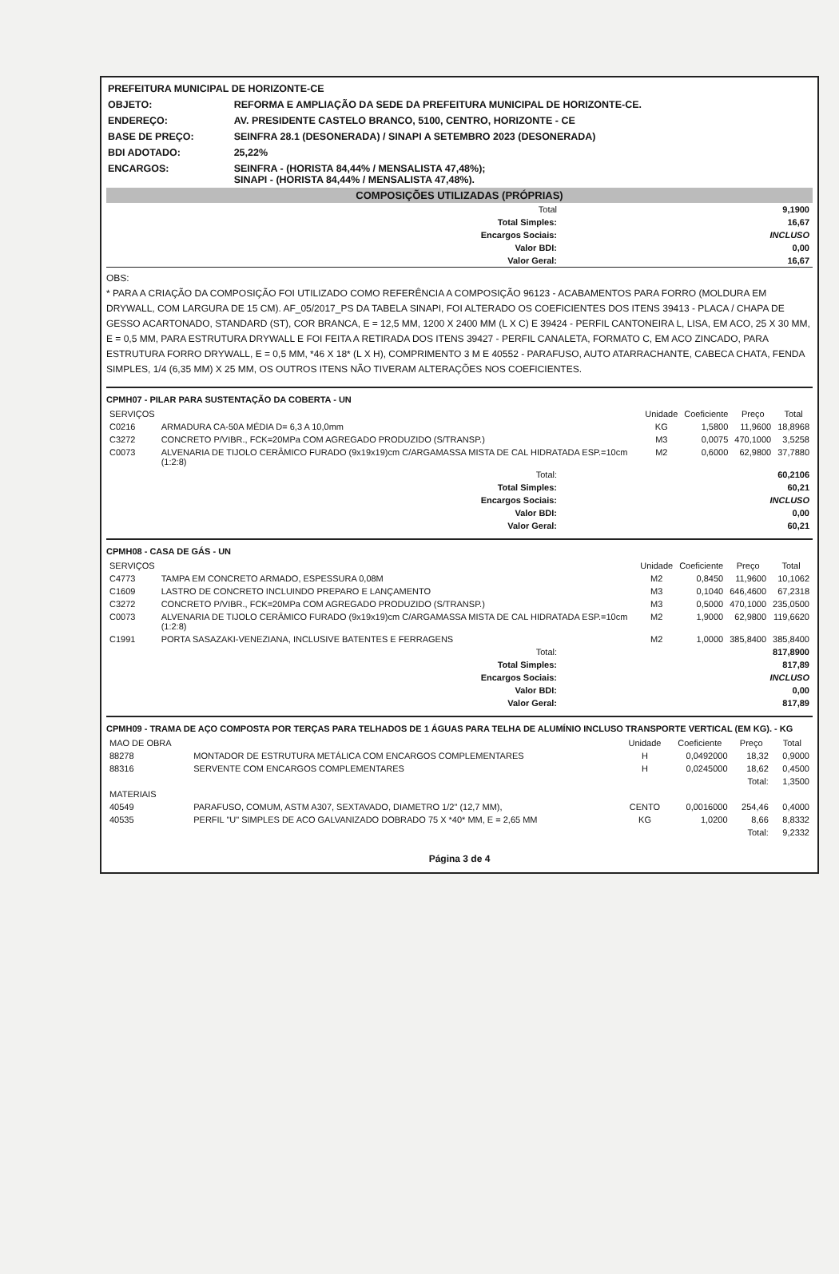| PREFEITURA MUNICIPAL DE HORIZONTE-CE | |
| OBJETO: | REFORMA E AMPLIAÇÃO DA SEDE DA PREFEITURA MUNICIPAL DE HORIZONTE-CE. |
| ENDEREÇO: | AV. PRESIDENTE CASTELO BRANCO, 5100, CENTRO, HORIZONTE - CE |
| BASE DE PREÇO: | SEINFRA 28.1 (DESONERADA) / SINAPI A SETEMBRO 2023 (DESONERADA) |
| BDI ADOTADO: | 25,22% |
| ENCARGOS: | SEINFRA - (HORISTA 84,44% / MENSALISTA 47,48%); SINAPI - (HORISTA 84,44% / MENSALISTA 47,48%). |
COMPOSIÇÕES UTILIZADAS (PRÓPRIAS)
| Total | 9,1900 |
| Total Simples: | 16,67 |
| Encargos Sociais: | INCLUSO |
| Valor BDI: | 0,00 |
| Valor Geral: | 16,67 |
OBS:
* PARA A CRIAÇÃO DA COMPOSIÇÃO FOI UTILIZADO COMO REFERÊNCIA A COMPOSIÇÃO 96123 - ACABAMENTOS PARA FORRO (MOLDURA EM DRYWALL, COM LARGURA DE 15 CM). AF_05/2017_PS DA TABELA SINAPI, FOI ALTERADO OS COEFICIENTES DOS ITENS 39413 - PLACA / CHAPA DE GESSO ACARTONADO, STANDARD (ST), COR BRANCA, E = 12,5 MM, 1200 X 2400 MM (L X C) E 39424 - PERFIL CANTONEIRA L, LISA, EM ACO, 25 X 30 MM, E = 0,5 MM, PARA ESTRUTURA DRYWALL E FOI FEITA A RETIRADA DOS ITENS 39427 - PERFIL CANALETA, FORMATO C, EM ACO ZINCADO, PARA ESTRUTURA FORRO DRYWALL, E = 0,5 MM, *46 X 18* (L X H), COMPRIMENTO 3 M E 40552 - PARAFUSO, AUTO ATARRACHANTE, CABECA CHATA, FENDA SIMPLES, 1/4 (6,35 MM) X 25 MM, OS OUTROS ITENS NÃO TIVERAM ALTERAÇÕES NOS COEFICIENTES.
CPMH07 - PILAR PARA SUSTENTAÇÃO DA COBERTA - UN
| SERVIÇOS | | Unidade | Coeficiente | Preço | Total |
| C0216 | ARMADURA CA-50A MÉDIA D= 6,3 A 10,0mm | KG | 1,5800 | 11,9600 | 18,8968 |
| C3272 | CONCRETO P/VIBR., FCK=20MPa COM AGREGADO PRODUZIDO (S/TRANSP.) | M3 | 0,0075 | 470,1000 | 3,5258 |
| C0073 | ALVENARIA DE TIJOLO CERÂMICO FURADO (9x19x19)cm C/ARGAMASSA MISTA DE CAL HIDRATADA ESP.=10cm (1:2:8) | M2 | 0,6000 | 62,9800 | 37,7880 |
| Total: | 60,2106 |
| Total Simples: | 60,21 |
| Encargos Sociais: | INCLUSO |
| Valor BDI: | 0,00 |
| Valor Geral: | 60,21 |
CPMH08 - CASA DE GÁS - UN
| SERVIÇOS | | Unidade | Coeficiente | Preço | Total |
| C4773 | TAMPA EM CONCRETO ARMADO, ESPESSURA 0,08M | M2 | 0,8450 | 11,9600 | 10,1062 |
| C1609 | LASTRO DE CONCRETO INCLUINDO PREPARO E LANÇAMENTO | M3 | 0,1040 | 646,4600 | 67,2318 |
| C3272 | CONCRETO P/VIBR., FCK=20MPa COM AGREGADO PRODUZIDO (S/TRANSP.) | M3 | 0,5000 | 470,1000 | 235,0500 |
| C0073 | ALVENARIA DE TIJOLO CERÂMICO FURADO (9x19x19)cm C/ARGAMASSA MISTA DE CAL HIDRATADA ESP.=10cm (1:2:8) | M2 | 1,9000 | 62,9800 | 119,6620 |
| C1991 | PORTA SASAZAKI-VENEZIANA, INCLUSIVE BATENTES E FERRAGENS | M2 | 1,0000 | 385,8400 | 385,8400 |
| Total: | 817,8900 |
| Total Simples: | 817,89 |
| Encargos Sociais: | INCLUSO |
| Valor BDI: | 0,00 |
| Valor Geral: | 817,89 |
CPMH09 - TRAMA DE AÇO COMPOSTA POR TERÇAS PARA TELHADOS DE 1 ÁGUAS PARA TELHA DE ALUMÍNIO INCLUSO TRANSPORTE VERTICAL (EM KG). - KG
| MAO DE OBRA | | Unidade | Coeficiente | Preço | Total |
| 88278 | MONTADOR DE ESTRUTURA METÁLICA COM ENCARGOS COMPLEMENTARES | H | 0,0492000 | 18,32 | 0,9000 |
| 88316 | SERVENTE COM ENCARGOS COMPLEMENTARES | H | 0,0245000 | 18,62 | 0,4500 |
| | | | | Total: | 1,3500 |
| MATERIAIS | | | | | |
| 40549 | PARAFUSO, COMUM, ASTM A307, SEXTAVADO, DIAMETRO 1/2" (12,7 MM), | CENTO | 0,0016000 | 254,46 | 0,4000 |
| 40535 | PERFIL "U" SIMPLES DE ACO GALVANIZADO DOBRADO 75 X *40* MM, E = 2,65 MM | KG | 1,0200 | 8,66 | 8,8332 |
| | | | | Total: | 9,2332 |
Página 3 de 4